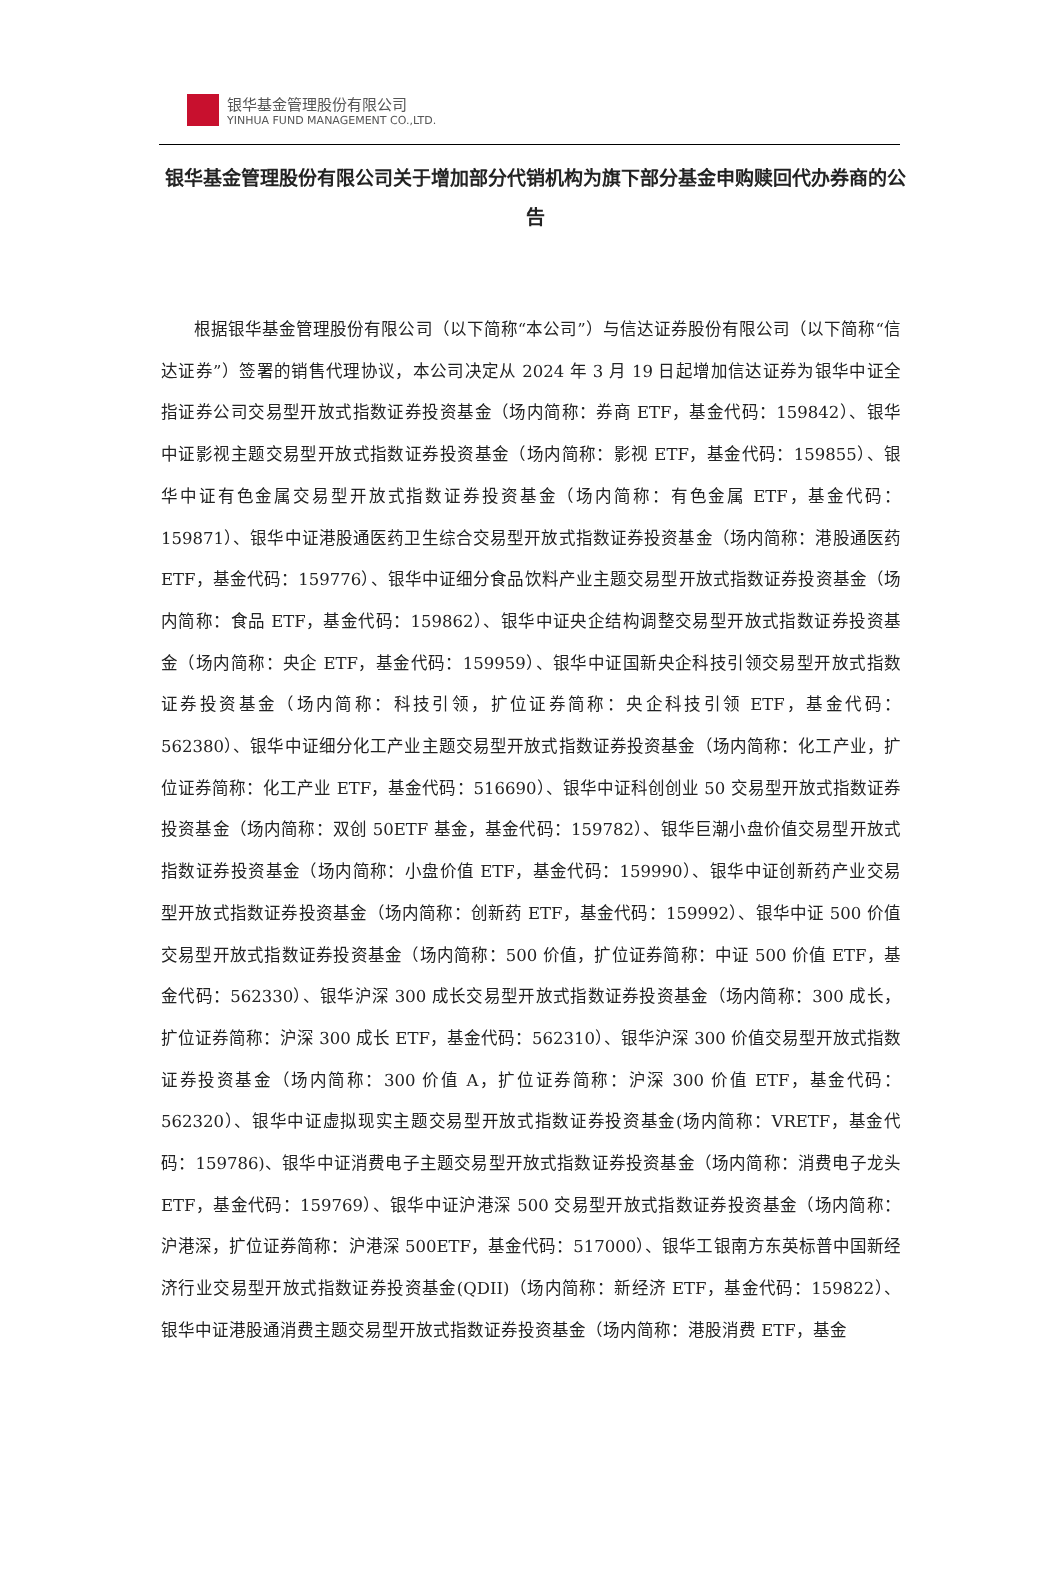银华基金管理股份有限公司
YINHUA FUND MANAGEMENT CO.,LTD.
银华基金管理股份有限公司关于增加部分代销机构为旗下部分基金申购赎回代办券商的公告
根据银华基金管理股份有限公司（以下简称“本公司”）与信达证券股份有限公司（以下简称“信达证券”）签署的销售代理协议，本公司决定从 2024 年 3 月 19 日起增加信达证券为银华中证全指证券公司交易型开放式指数证券投资基金（场内简称：券商 ETF，基金代码：159842）、银华中证影视主题交易型开放式指数证券投资基金（场内简称：影视 ETF，基金代码：159855）、银华中证有色金属交易型开放式指数证券投资基金（场内简称：有色金属 ETF，基金代码：159871）、银华中证港股通医药卫生综合交易型开放式指数证券投资基金（场内简称：港股通医药 ETF，基金代码：159776）、银华中证细分食品饮料产业主题交易型开放式指数证券投资基金（场内简称：食品 ETF，基金代码：159862）、银华中证央企结构调整交易型开放式指数证券投资基金（场内简称：央企 ETF，基金代码：159959）、银华中证国新央企科技引领交易型开放式指数证券投资基金（场内简称：科技引领，扩位证券简称：央企科技引领 ETF，基金代码：562380）、银华中证细分化工产业主题交易型开放式指数证券投资基金（场内简称：化工产业，扩位证券简称：化工产业 ETF，基金代码：516690）、银华中证科创创业 50 交易型开放式指数证券投资基金（场内简称：双创 50ETF 基金，基金代码：159782）、银华巨潮小盘价值交易型开放式指数证券投资基金（场内简称：小盘价值 ETF，基金代码：159990）、银华中证创新药产业交易型开放式指数证券投资基金（场内简称：创新药 ETF，基金代码：159992）、银华中证 500 价值交易型开放式指数证券投资基金（场内简称：500 价值，扩位证券简称：中证 500 价值 ETF，基金代码：562330）、银华沪深 300 成长交易型开放式指数证券投资基金（场内简称：300 成长，扩位证券简称：沪深 300 成长 ETF，基金代码：562310）、银华沪深 300 价值交易型开放式指数证券投资基金（场内简称：300 价值 A，扩位证券简称：沪深 300 价值 ETF，基金代码：562320）、银华中证虚拟现实主题交易型开放式指数证券投资基金(场内简称：VRETF，基金代码：159786)、银华中证消费电子主题交易型开放式指数证券投资基金（场内简称：消费电子龙头 ETF，基金代码：159769）、银华中证沪港深 500 交易型开放式指数证券投资基金（场内简称：沪港深，扩位证券简称：沪港深 500ETF，基金代码：517000）、银华工银南方东英标普中国新经济行业交易型开放式指数证券投资基金(QDII)（场内简称：新经济 ETF，基金代码：159822）、银华中证港股通消费主题交易型开放式指数证券投资基金（场内简称：港股消费 ETF，基金